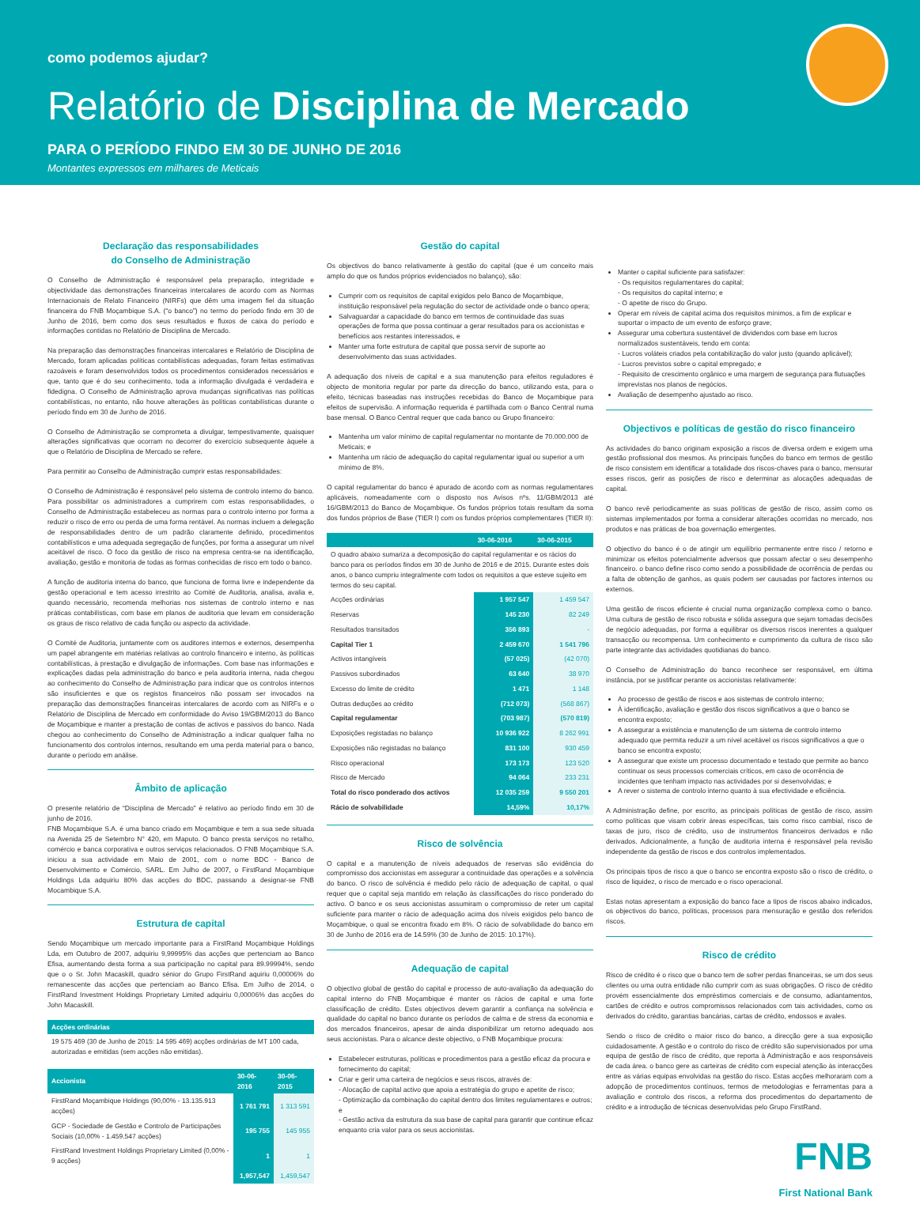como podemos ajudar?
Relatório de Disciplina de Mercado
PARA O PERÍODO FINDO EM 30 DE JUNHO DE 2016
Montantes expressos em milhares de Meticais
Declaração das responsabilidades
do Conselho de Administração
O Conselho de Administração é responsável pela preparação, integridade e objectividade das demonstrações financeiras intercalares de acordo com as Normas Internacionais de Relato Financeiro (NIRFs) que dêm uma imagem fiel da situação financeira do FNB Moçambique S.A. (“o banco”) no termo do período findo em 30 de Junho de 2016, bem como dos seus resultados e fluxos de caixa do período e informações contidas no Relatório de Disciplina de Mercado.
Na preparação das demonstrações financeiras intercalares e Relatório de Disciplina de Mercado, foram aplicadas políticas contabilísticas adequadas, foram feitas estimativas razoáveis e foram desenvolvidos todos os procedimentos considerados necessários e que, tanto que é do seu conhecimento, toda a informação divulgada é verdadeira e fidedigna. O Conselho de Administração aprova mudanças significativas nas políticas contabilísticas, no entanto, não houve alterações às políticas contabilísticas durante o período findo em 30 de Junho de 2016.
O Conselho de Administração se comprometa a divulgar, tempestivamente, quaisquer alterações significativas que ocorram no decorrer do exercício subsequente àquele a que o Relatório de Disciplina de Mercado se refere.
Para permitir ao Conselho de Administração cumprir estas responsabilidades:
O Conselho de Administração é responsável pelo sistema de controlo interno do banco. Para possibilitar os administradores a cumprirem com estas responsabilidades, o Conselho de Administração estabeleceu as normas para o controlo interno por forma a reduzir o risco de erro ou perda de uma forma rentável. As normas incluem a delegação de responsabilidades dentro de um padrão claramente definido, procedimentos contabilísticos e uma adequada segregação de funções, por forma a assegurar um nível aceitável de risco. O foco da gestão de risco na empresa centra-se na identificação, avaliação, gestão e monitoria de todas as formas conhecidas de risco em todo o banco.
A função de auditoria interna do banco, que funciona de forma livre e independente da gestão operacional e tem acesso irrestrito ao Comité de Auditoria, analisa, avalia e, quando necessário, recomenda melhorias nos sistemas de controlo interno e nas práticas contabilísticas, com base em planos de auditoria que levam em consideração os graus de risco relativo de cada função ou aspecto da actividade.
O Comité de Auditoria, juntamente com os auditores internos e externos, desempenha um papel abrangente em matérias relativas ao controlo financeiro e interno, às políticas contabilísticas, à prestação e divulgação de informações. Com base nas informações e explicações dadas pela administração do banco e pela auditoria interna, nada chegou ao conhecimento do Conselho de Administração para indicar que os controlos internos são insuficientes e que os registos financeiros não possam ser invocados na preparação das demonstrações financeiras intercalares de acordo com as NIRFs e o Relatório de Disciplina de Mercado em conformidade do Aviso 19/GBM/2013 do Banco de Moçambique e manter a prestação de contas de activos e passivos do banco. Nada chegou ao conhecimento do Conselho de Administração a indicar qualquer falha no funcionamento dos controlos internos, resultando em uma perda material para o banco, durante o período em análise.
Âmbito de aplicação
O presente relatório de “Disciplina de Mercado” é relativo ao período findo em 30 de junho de 2016.
FNB Moçambique S.A. é uma banco criado em Moçambique e tem a sua sede situada na Avenida 25 de Setembro N° 420, em Maputo. O banco presta serviços no retalho, comércio e banca corporativa e outros serviços relacionados. O FNB Moçambique S.A. iniciou a sua actividade em Maio de 2001, com o nome BDC - Banco de Desenvolvimento e Comércio, SARL. Em Julho de 2007, o FirstRand Moçambique Holdings Lda adquiriu 80% das acções do BDC, passando a designar-se FNB Mocambique S.A.
Estrutura de capital
Sendo Moçambique um mercado importante para a FirstRand Moçambique Holdings Lda, em Outubro de 2007, adquiriu 9,99995% das acções que pertenciam ao Banco Efisa, aumentando desta forma a sua participação no capital para 89.99994%, sendo que o o Sr. John Macaskill, quadro sénior do Grupo FirstRand aquiriu 0,00006% do remanescente das acções que pertenciam ao Banco Efisa. Em Julho de 2014, o FirstRand Investment Holdings Proprietary Limited adquiriu 0,00006% das acções do John Macaskill.
| Acções ordinárias |
| --- |
| 19 575 469 (30 de Junho de 2015: 14 595 469) acções ordinárias de MT 100 cada, autorizadas e emitidas (sem acções não emitidas). |
| Accionista | 30-06-2016 | 30-06-2015 |
| --- | --- | --- |
| FirstRand Moçambique Holdings (90,00% - 13.135.913 acções) | 1 761 791 | 1 313 591 |
| GCP - Sociedade de Gestão e Controlo de Participações Sociais (10,00% - 1.459.547 acções) | 195 755 | 145 955 |
| FirstRand Investment Holdings Proprietary Limited (0,00% - 9 acções) | 1 | 1 |
| | 1,957,547 | 1,459,547 |
Gestão do capital
Os objectivos do banco relativamente à gestão do capital (que é um conceito mais amplo do que os fundos próprios evidenciados no balanço), são:
Cumprir com os requisitos de capital exigidos pelo Banco de Moçambique, instituição responsável pela regulação do sector de actividade onde o banco opera;
Salvaguardar a capacidade do banco em termos de continuidade das suas operações de forma que possa continuar a gerar resultados para os accionistas e benefícios aos restantes interessados, e
Manter uma forte estrutura de capital que possa servir de suporte ao desenvolvimento das suas actividades.
A adequação dos níveis de capital e a sua manutenção para efeitos reguladores é objecto de monitoria regular por parte da direcção do banco, utilizando esta, para o efeito, técnicas baseadas nas instruções recebidas do Banco de Moçambique para efeitos de supervisão. A informação requerida é partilhada com o Banco Central numa base mensal. O Banco Central requer que cada banco ou Grupo financeiro:
Mantenha um valor mínimo de capital regulamentar no montante de 70.000.000 de Meticais; e
Mantenha um rácio de adequação do capital regulamentar igual ou superior a um mínimo de 8%.
O capital regulamentar do banco é apurado de acordo com as normas regulamentares aplicáveis, nomeadamente com o disposto nos Avisos nºs. 11/GBM/2013 até 16/GBM/2013 do Banco de Moçambique. Os fundos próprios totais resultam da soma dos fundos próprios de Base (TIER I) com os fundos próprios complementares (TIER II):
| | 30-06-2016 | 30-06-2015 |
| --- | --- | --- |
| O quadro abaixo sumariza a decomposição do capital regulamentar e os rácios do banco para os períodos findos em 30 de Junho de 2016 e de 2015. Durante estes dois anos, o banco cumpriu integralmente com todos os requisitos a que esteve sujeito em termos do seu capital. | | |
| Acções ordinárias | 1 957 547 | 1 459 547 |
| Reservas | 145 230 | 82 249 |
| Resultados transitados | 356 893 | - |
| Capital Tier 1 | 2 459 670 | 1 541 796 |
| Activos intangíveis | (57 025) | (42 070) |
| Passivos subordinados | 63 640 | 38 970 |
| Excesso do limite de crédito | 1 471 | 1 148 |
| Outras deduções ao crédito | (712 073) | (568 867) |
| Capital regulamentar | (703 987) | (570 819) |
| Exposições registadas no balanço | 10 936 922 | 8 262 991 |
| Exposições não registadas no balanço | 831 100 | 930 459 |
| Risco operacional | 173 173 | 123 520 |
| Risco de Mercado | 94 064 | 233 231 |
| Total do risco ponderado dos activos | 12 035 259 | 9 550 201 |
| Rácio de solvabilidade | 14,59% | 10,17% |
Risco de solvência
O capital e a manutenção de níveis adequados de reservas são evidência do compromisso dos accionistas em assegurar a continuidade das operações e a solvência do banco. O risco de solvência é medido pelo rácio de adequação de capital, o qual requer que o capital seja mantido em relação às classificações do risco ponderado do activo. O banco e os seus accionistas assumiram o compromisso de reter um capital suficiente para manter o rácio de adequação acima dos níveis exigidos pelo banco de Moçambique, o qual se encontra fixado em 8%. O rácio de solvabilidade do banco em 30 de Junho de 2016 era de 14.59% (30 de Junho de 2015: 10.17%).
Adequação de capital
O objectivo global de gestão do capital e processo de auto-avaliação da adequação do capital interno do FNB Moçambique é manter os rácios de capital e uma forte classificação de crédito. Estes objectivos devem garantir a confiança na solvência e qualidade do capital no banco durante os períodos de calma e de stress da economia e dos mercados financeiros, apesar de ainda disponibilizar um retorno adequado aos seus accionistas. Para o alcance deste objectivo, o FNB Moçambique procura:
Estabelecer estruturas, políticas e procedimentos para a gestão eficaz da procura e fornecimento do capital;
Criar e gerir uma carteira de negócios e seus riscos, através de:
- Alocação de capital activo que apoia a estratégia do grupo e apetite de risco;
- Optimização da combinação do capital dentro dos limites regulamentares e outros; e
- Gestão activa da estrutura da sua base de capital para garantir que continue eficaz enquanto cria valor para os seus accionistas.
Manter o capital suficiente para satisfazer:
- Os requisitos regulamentares do capital;
- Os requisitos do capital interno; e
- O apetite de risco do Grupo.
Operar em níveis de capital acima dos requisitos mínimos, a fim de explicar e suportar o impacto de um evento de esforço grave;
Assegurar uma cobertura sustentável de dividendos com base em lucros normalizados sustentáveis, tendo em conta:
- Lucros voláteis criados pela contabilização do valor justo (quando aplicável);
- Lucros previstos sobre o capital empregado; e
- Requisito de crescimento orgânico e uma margem de segurança para flutuações imprevistas nos planos de negócios.
Avaliação de desempenho ajustado ao risco.
Objectivos e políticas de gestão do risco financeiro
As actividades do banco originam exposição a riscos de diversa ordem e exigem uma gestão profissional dos mesmos. As principais funções do banco em termos de gestão de risco consistem em identificar a totalidade dos riscos-chaves para o banco, mensurar esses riscos, gerir as posições de risco e determinar as alocações adequadas de capital.
O banco revê periodicamente as suas políticas de gestão de risco, assim como os sistemas implementados por forma a considerar alterações ocorridas no mercado, nos produtos e nas práticas de boa governação emergentes.
O objectivo do banco é o de atingir um equilíbrio permanente entre risco / retorno e minimizar os efeitos potencialmente adversos que possam afectar o seu desempenho financeiro. o banco define risco como sendo a possibilidade de ocorrência de perdas ou a falta de obtenção de ganhos, as quais podem ser causadas por factores internos ou externos.
Uma gestão de riscos eficiente é crucial numa organização complexa como o banco. Uma cultura de gestão de risco robusta e sólida assegura que sejam tomadas decisões de negócio adequadas, por forma a equilibrar os diversos riscos inerentes a qualquer transacção ou recompensa. Um conhecimento e cumprimento da cultura de risco são parte integrante das actividades quotidianas do banco.
O Conselho de Administração do banco reconhece ser responsável, em última instância, por se justificar perante os accionistas relativamente:
Ao processo de gestão de riscos e aos sistemas de controlo interno;
À identificação, avaliação e gestão dos riscos significativos a que o banco se encontra exposto;
A assegurar a existência e manutenção de um sistema de controlo interno adequado que permita reduzir a um nível aceitável os riscos significativos a que o banco se encontra exposto;
A assegurar que existe um processo documentado e testado que permite ao banco continuar os seus processos comerciais críticos, em caso de ocorrência de incidentes que tenham impacto nas actividades por si desenvolvidas; e
A rever o sistema de controlo interno quanto à sua efectividade e eficiência.
A Administração define, por escrito, as principais políticas de gestão de risco, assim como políticas que visam cobrir áreas específicas, tais como risco cambial, risco de taxas de juro, risco de crédito, uso de instrumentos financeiros derivados e não derivados. Adicionalmente, a função de auditoria interna é responsável pela revisão independente da gestão de riscos e dos controlos implementados.
Os principais tipos de risco a que o banco se encontra exposto são o risco de crédito, o risco de liquidez, o risco de mercado e o risco operacional.
Estas notas apresentam a exposição do banco face a tipos de riscos abaixo indicados, os objectivos do banco, políticas, processos para mensuração e gestão dos referidos riscos.
Risco de crédito
Risco de crédito é o risco que o banco tem de sofrer perdas financeiras, se um dos seus clientes ou uma outra entidade não cumprir com as suas obrigações. O risco de crédito provém essencialmente dos empréstimos comerciais e de consumo, adiantamentos, cartões de crédito e outros compromissos relacionados com tais actividades, como os derivados do crédito, garantias bancárias, cartas de crédito, endossos e avales.
Sendo o risco de crédito o maior risco do banco, a direcção gere a sua exposição cuidadosamente. A gestão e o controlo do risco de crédito são supervisionados por uma equipa de gestão de risco de crédito, que reporta à Administração e aos responsáveis de cada área. o banco gere as carteiras de crédito com especial atenção às interacções entre as várias equipas envolvidas na gestão do risco. Estas acções melhoraram com a adopção de procedimentos contínuos, termos de metodologias e ferramentas para a avaliação e controlo dos riscos, a reforma dos procedimentos do departamento de crédito e a introdução de técnicas desenvolvidas pelo Grupo FirstRand.
FNB
First National Bank